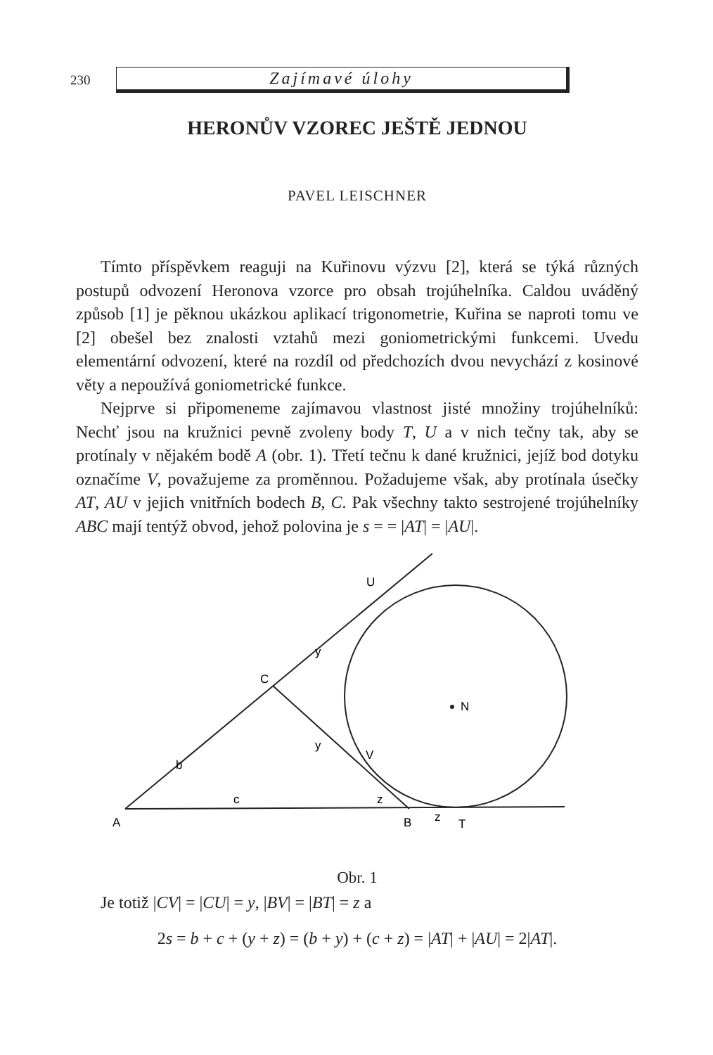230
Zajímavé úlohy
HERONŮV VZOREC JEŠTĚ JEDNOU
PAVEL LEISCHNER
Tímto příspěvkem reaguji na Kuřinovu výzvu [2], která se týká různých postupů odvození Heronova vzorce pro obsah trojúhelníka. Caldou uváděný způsob [1] je pěknou ukázkou aplikací trigonometrie, Kuřina se naproti tomu ve [2] obešel bez znalosti vztahů mezi goniometrickými funkcemi. Uvedu elementární odvození, které na rozdíl od předchozích dvou nevychází z kosinové věty a nepoužívá goniometrické funkce.
Nejprve si připomeneme zajímavou vlastnost jisté množiny trojúhelníků: Nechť jsou na kružnici pevně zvoleny body T, U a v nich tečny tak, aby se protínaly v nějakém bodě A (obr. 1). Třetí tečnu k dané kružnici, jejíž bod dotyku označíme V, považujeme za proměnnou. Požadujeme však, aby protínala úsečky AT, AU v jejich vnitřních bodech B, C. Pak všechny takto sestrojené trojúhelníky ABC mají tentýž obvod, jehož polovina je s = = |AT| = |AU|.
A
B
T
z
z
c
b
y
y
C
U
V
N
Obr. 1
Je totiž |CV| = |CU| = y, |BV| = |BT| = z a
2s = b + c + (y + z) = (b + y) + (c + z) = |AT| + |AU| = 2|AT|.